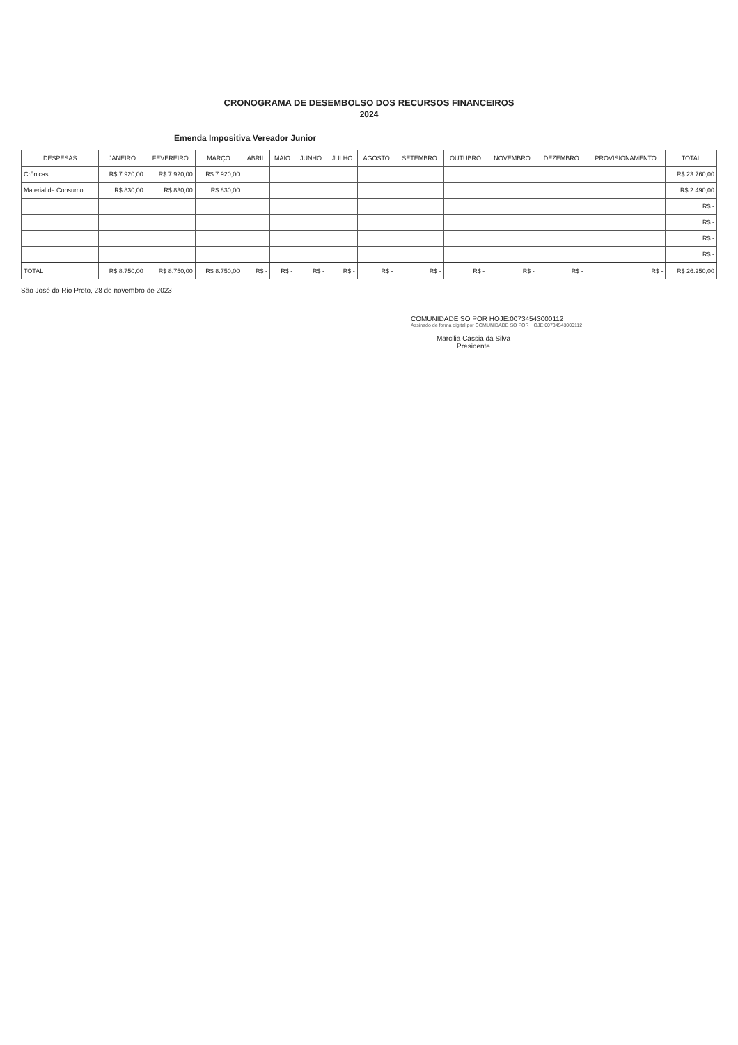CRONOGRAMA DE DESEMBOLSO DOS RECURSOS FINANCEIROS
2024
Emenda Impositiva Vereador Junior
| DESPESAS | JANEIRO | FEVEREIRO | MARÇO | ABRIL | MAIO | JUNHO | JULHO | AGOSTO | SETEMBRO | OUTUBRO | NOVEMBRO | DEZEMBRO | PROVISIONAMENTO | TOTAL |
| --- | --- | --- | --- | --- | --- | --- | --- | --- | --- | --- | --- | --- | --- | --- |
| Crônicas | R$ 7.920,00 | R$ 7.920,00 | R$ 7.920,00 | | | | | | | | | | | R$ 23.760,00 |
| Material de Consumo | R$ 830,00 | R$ 830,00 | R$ 830,00 | | | | | | | | | | | R$ 2.490,00 |
| | | | | | | | | | | | | | | R$ - |
| | | | | | | | | | | | | | | R$ - |
| | | | | | | | | | | | | | | R$ - |
| | | | | | | | | | | | | | | R$ - |
| TOTAL | R$ 8.750,00 | R$ 8.750,00 | R$ 8.750,00 | R$ - | R$ - | R$ - | R$ - | R$ - | R$ - | R$ - | R$ - | R$ - | R$ - | R$ 26.250,00 |
São José do Rio Preto, 28 de novembro de 2023
COMUNIDADE SO POR HOJE:00734543000112
Assinado de forma digital por COMUNIDADE SO POR HOJE:00734543000112
Marcilia Cassia da Silva
Presidente